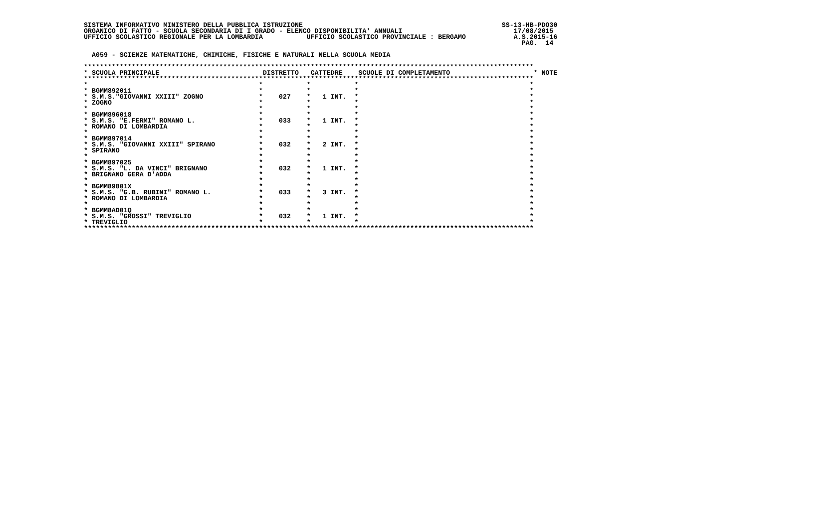SISTEMA INFORMATIVO MINISTERO DELLA PUBBLICA ISTRUZIONE                                                  SS-13-HB-PDO30
ORGANICO DI FATTO - SCUOLA SECONDARIA DI I GRADO - ELENCO DISPONIBILITA' ANNUALI                            17/08/2015
UFFICIO SCOLASTICO REGIONALE PER LA LOMBARDIA           UFFICIO SCOLASTICO PROVINCIALE : BERGAMO            A.S.2015-16
                                                                                                              PAG.  14

  A059 - SCIENZE MATEMATICHE, CHIMICHE, FISICHE E NATURALI NELLA SCUOLA MEDIA

*****************************************************************************************************************
* SCUOLA PRINCIPALE                          DISTRETTO   CATTEDRE    SCUOLE DI COMPLETAMENTO                     * NOTE
*****************************************************************************************************************
*                                           *           *           *                                           *
* BGMM892011                                *           *           *                                           *
* S.M.S."GIOVANNI XXIII" ZOGNO              *    027    *   1 INT.  *                                           *
* ZOGNO                                     *           *           *                                           *
*                                           *           *           *                                           *
* BGMM896018                                *           *           *                                           *
* S.M.S. "E.FERMI" ROMANO L.                *    033    *   1 INT.  *                                           *
* ROMANO DI LOMBARDIA                       *           *           *                                           *
*                                           *           *           *                                           *
* BGMM897014                                *           *           *                                           *
* S.M.S. "GIOVANNI XXIII" SPIRANO           *    032    *   2 INT.  *                                           *
* SPIRANO                                   *           *           *                                           *
*                                           *           *           *                                           *
* BGMM897025                                *           *           *                                           *
* S.M.S. "L. DA VINCI" BRIGNANO             *    032    *   1 INT.  *                                           *
* BRIGNANO GERA D'ADDA                      *           *           *                                           *
*                                           *           *           *                                           *
* BGMM89801X                                *           *           *                                           *
* S.M.S. "G.B. RUBINI" ROMANO L.            *    033    *   3 INT.  *                                           *
* ROMANO DI LOMBARDIA                       *           *           *                                           *
*                                           *           *           *                                           *
* BGMM8AD01Q                                *           *           *                                           *
* S.M.S. "GROSSI" TREVIGLIO                 *    032    *   1 INT.  *                                           *
* TREVIGLIO                                 *           *           *                                           *
*****************************************************************************************************************